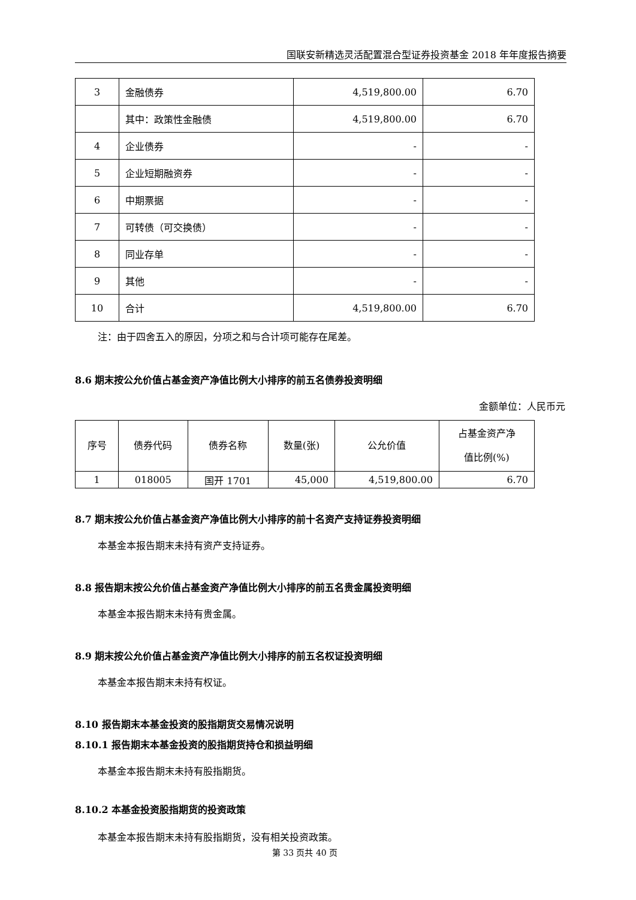国联安新精选灵活配置混合型证券投资基金 2018 年年度报告摘要
| 3 | 金融债券 | 4,519,800.00 | 6.70 |
| | 其中：政策性金融债 | 4,519,800.00 | 6.70 |
| 4 | 企业债券 | - | - |
| 5 | 企业短期融资券 | - | - |
| 6 | 中期票据 | - | - |
| 7 | 可转债（可交换债） | - | - |
| 8 | 同业存单 | - | - |
| 9 | 其他 | - | - |
| 10 | 合计 | 4,519,800.00 | 6.70 |
注：由于四舍五入的原因，分项之和与合计项可能存在尾差。
8.6 期末按公允价值占基金资产净值比例大小排序的前五名债券投资明细
金额单位：人民币元
| 序号 | 债券代码 | 债券名称 | 数量(张) | 公允价值 | 占基金资产净 值比例(%) |
| --- | --- | --- | --- | --- | --- |
| 1 | 018005 | 国开 1701 | 45,000 | 4,519,800.00 | 6.70 |
8.7 期末按公允价值占基金资产净值比例大小排序的前十名资产支持证券投资明细
本基金本报告期末未持有资产支持证券。
8.8 报告期末按公允价值占基金资产净值比例大小排序的前五名贵金属投资明细
本基金本报告期末未持有贵金属。
8.9 期末按公允价值占基金资产净值比例大小排序的前五名权证投资明细
本基金本报告期末未持有权证。
8.10 报告期末本基金投资的股指期货交易情况说明
8.10.1 报告期末本基金投资的股指期货持仓和损益明细
本基金本报告期末未持有股指期货。
8.10.2 本基金投资股指期货的投资政策
本基金本报告期末未持有股指期货，没有相关投资政策。
第 33 页共 40 页